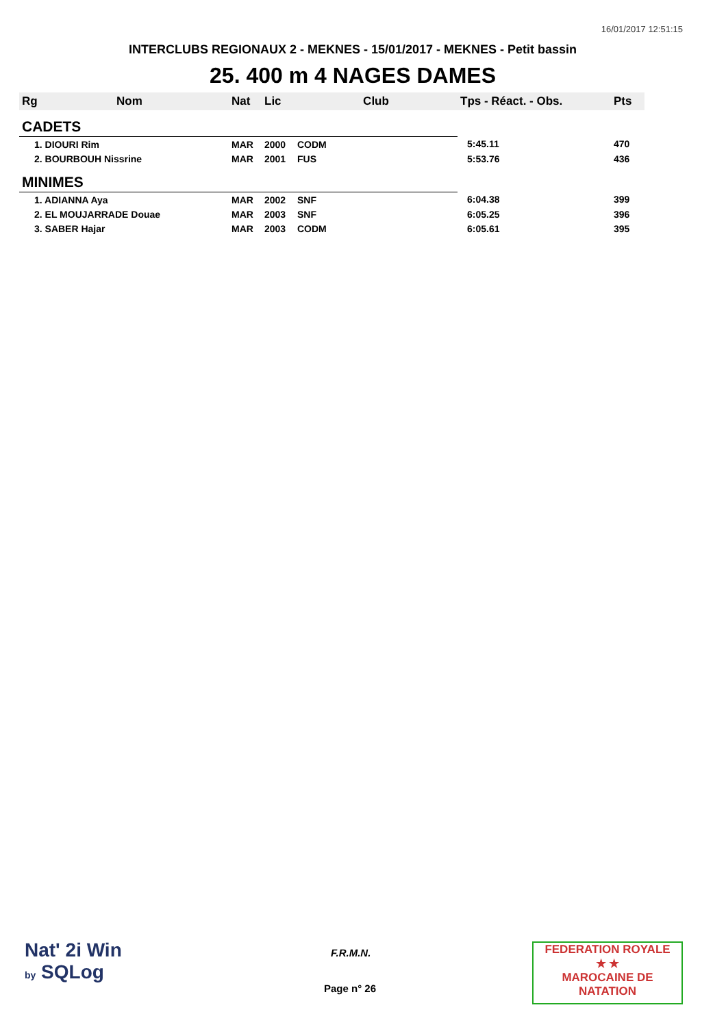16/01/2017 12:51:15
INTERCLUBS REGIONAUX 2 - MEKNES - 15/01/2017 - MEKNES - Petit bassin
25. 400 m 4 NAGES DAMES
| Rg | Nom | Nat | Lic | Club | Tps - Réact. - Obs. | Pts |
| --- | --- | --- | --- | --- | --- | --- |
| CADETS | | | | | | |
| 1. DIOURI Rim | | MAR | 2000 | CODM | 5:45.11 | 470 |
| 2. BOURBOUH Nissrine | | MAR | 2001 | FUS | 5:53.76 | 436 |
| MINIMES | | | | | | |
| 1. ADIANNA Aya | | MAR | 2002 | SNF | 6:04.38 | 399 |
| 2. EL MOUJARRADE Douae | | MAR | 2003 | SNF | 6:05.25 | 396 |
| 3. SABER Hajar | | MAR | 2003 | CODM | 6:05.61 | 395 |
Nat' 2i Win
by SQLog
F.R.M.N.
Page n° 26
FEDERATION ROYALE
★ ★
MAROCAINE DE NATATION